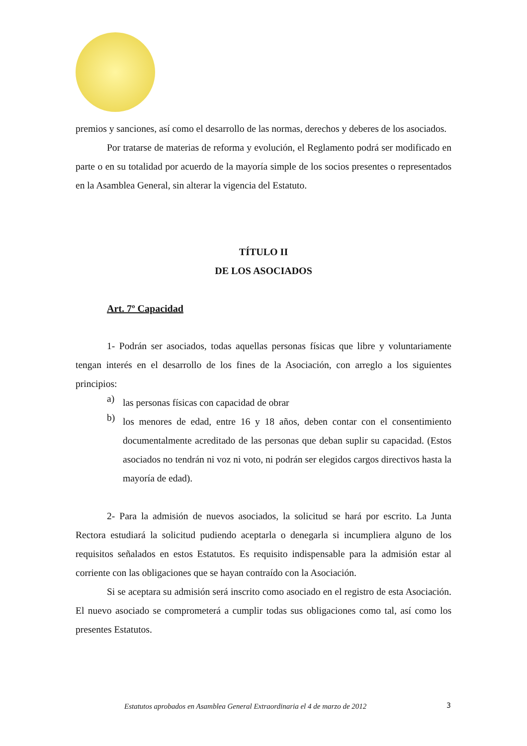premios y sanciones, así como el desarrollo de las normas, derechos y deberes de los asociados.
Por tratarse de materias de reforma y evolución, el Reglamento podrá ser modificado en parte o en su totalidad por acuerdo de la mayoría simple de los socios presentes o representados en la Asamblea General, sin alterar la vigencia del Estatuto.
TÍTULO II
DE LOS ASOCIADOS
Art. 7º Capacidad
1- Podrán ser asociados, todas aquellas personas físicas que libre y voluntariamente tengan interés en el desarrollo de los fines de la Asociación, con arreglo a los siguientes principios:
a)
las personas físicas con capacidad de obrar
b)
los menores de edad, entre 16 y 18 años, deben contar con el consentimiento documentalmente acreditado de las personas que deban suplir su capacidad. (Estos asociados no tendrán ni voz ni voto, ni podrán ser elegidos cargos directivos hasta la mayoría de edad).
2- Para la admisión de nuevos asociados, la solicitud se hará por escrito. La Junta Rectora estudiará la solicitud pudiendo aceptarla o denegarla si incumpliera alguno de los requisitos señalados en estos Estatutos. Es requisito indispensable para la admisión estar al corriente con las obligaciones que se hayan contraído con la Asociación.
Si se aceptara su admisión será inscrito como asociado en el registro de esta Asociación. El nuevo asociado se comprometerá a cumplir todas sus obligaciones como tal, así como los presentes Estatutos.
Estatutos aprobados en Asamblea General Extraordinaria el 4 de marzo de 2012
3